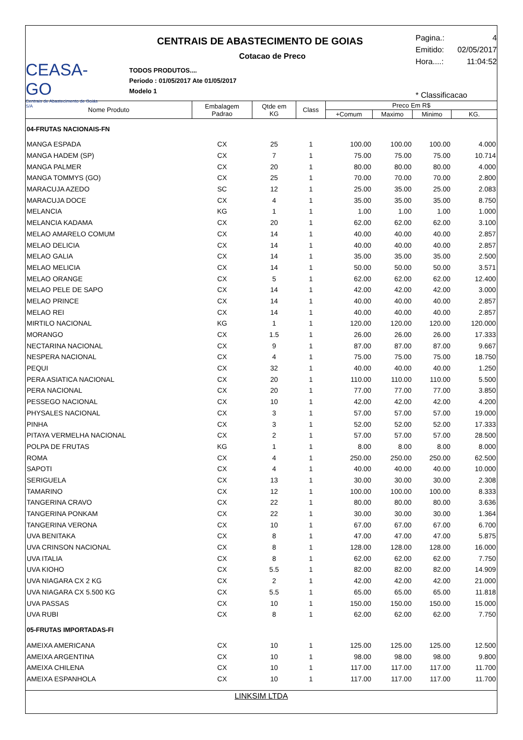CEASA-GO
Centrais de Abastecimento de Goiás S/A
CENTRAIS DE ABASTECIMENTO DE GOIAS
Cotacao de Preco
TODOS PRODUTOS....
Periodo : 01/05/2017 Ate 01/05/2017
Modelo 1
Pagina.: 4
Emitido: 02/05/2017
Hora....: 11:04:52
* Classificacao
| Nome Produto | Embalagem Padrao | Qtde em KG | Class | Preco Em R$ | | | |
| --- | --- | --- | --- | --- | --- | --- | --- |
| | | | | +Comum | Maximo | Minimo | KG. |
| 04-FRUTAS NACIONAIS-FN | | | | | | | |
| MANGA ESPADA | CX | 25 | 1 | 100.00 | 100.00 | 100.00 | 4.000 |
| MANGA HADEM (SP) | CX | 7 | 1 | 75.00 | 75.00 | 75.00 | 10.714 |
| MANGA PALMER | CX | 20 | 1 | 80.00 | 80.00 | 80.00 | 4.000 |
| MANGA TOMMYS (GO) | CX | 25 | 1 | 70.00 | 70.00 | 70.00 | 2.800 |
| MARACUJA AZEDO | SC | 12 | 1 | 25.00 | 35.00 | 25.00 | 2.083 |
| MARACUJA DOCE | CX | 4 | 1 | 35.00 | 35.00 | 35.00 | 8.750 |
| MELANCIA | KG | 1 | 1 | 1.00 | 1.00 | 1.00 | 1.000 |
| MELANCIA KADAMA | CX | 20 | 1 | 62.00 | 62.00 | 62.00 | 3.100 |
| MELAO AMARELO COMUM | CX | 14 | 1 | 40.00 | 40.00 | 40.00 | 2.857 |
| MELAO DELICIA | CX | 14 | 1 | 40.00 | 40.00 | 40.00 | 2.857 |
| MELAO GALIA | CX | 14 | 1 | 35.00 | 35.00 | 35.00 | 2.500 |
| MELAO MELICIA | CX | 14 | 1 | 50.00 | 50.00 | 50.00 | 3.571 |
| MELAO ORANGE | CX | 5 | 1 | 62.00 | 62.00 | 62.00 | 12.400 |
| MELAO PELE DE SAPO | CX | 14 | 1 | 42.00 | 42.00 | 42.00 | 3.000 |
| MELAO PRINCE | CX | 14 | 1 | 40.00 | 40.00 | 40.00 | 2.857 |
| MELAO REI | CX | 14 | 1 | 40.00 | 40.00 | 40.00 | 2.857 |
| MIRTILO NACIONAL | KG | 1 | 1 | 120.00 | 120.00 | 120.00 | 120.000 |
| MORANGO | CX | 1.5 | 1 | 26.00 | 26.00 | 26.00 | 17.333 |
| NECTARINA NACIONAL | CX | 9 | 1 | 87.00 | 87.00 | 87.00 | 9.667 |
| NESPERA NACIONAL | CX | 4 | 1 | 75.00 | 75.00 | 75.00 | 18.750 |
| PEQUI | CX | 32 | 1 | 40.00 | 40.00 | 40.00 | 1.250 |
| PERA ASIATICA NACIONAL | CX | 20 | 1 | 110.00 | 110.00 | 110.00 | 5.500 |
| PERA NACIONAL | CX | 20 | 1 | 77.00 | 77.00 | 77.00 | 3.850 |
| PESSEGO NACIONAL | CX | 10 | 1 | 42.00 | 42.00 | 42.00 | 4.200 |
| PHYSALES NACIONAL | CX | 3 | 1 | 57.00 | 57.00 | 57.00 | 19.000 |
| PINHA | CX | 3 | 1 | 52.00 | 52.00 | 52.00 | 17.333 |
| PITAYA VERMELHA NACIONAL | CX | 2 | 1 | 57.00 | 57.00 | 57.00 | 28.500 |
| POLPA DE FRUTAS | KG | 1 | 1 | 8.00 | 8.00 | 8.00 | 8.000 |
| ROMA | CX | 4 | 1 | 250.00 | 250.00 | 250.00 | 62.500 |
| SAPOTI | CX | 4 | 1 | 40.00 | 40.00 | 40.00 | 10.000 |
| SERIGUELA | CX | 13 | 1 | 30.00 | 30.00 | 30.00 | 2.308 |
| TAMARINO | CX | 12 | 1 | 100.00 | 100.00 | 100.00 | 8.333 |
| TANGERINA CRAVO | CX | 22 | 1 | 80.00 | 80.00 | 80.00 | 3.636 |
| TANGERINA PONKAM | CX | 22 | 1 | 30.00 | 30.00 | 30.00 | 1.364 |
| TANGERINA VERONA | CX | 10 | 1 | 67.00 | 67.00 | 67.00 | 6.700 |
| UVA BENITAKA | CX | 8 | 1 | 47.00 | 47.00 | 47.00 | 5.875 |
| UVA CRINSON NACIONAL | CX | 8 | 1 | 128.00 | 128.00 | 128.00 | 16.000 |
| UVA ITALIA | CX | 8 | 1 | 62.00 | 62.00 | 62.00 | 7.750 |
| UVA KIOHO | CX | 5.5 | 1 | 82.00 | 82.00 | 82.00 | 14.909 |
| UVA NIAGARA CX 2 KG | CX | 2 | 1 | 42.00 | 42.00 | 42.00 | 21.000 |
| UVA NIAGARA CX 5.500 KG | CX | 5.5 | 1 | 65.00 | 65.00 | 65.00 | 11.818 |
| UVA PASSAS | CX | 10 | 1 | 150.00 | 150.00 | 150.00 | 15.000 |
| UVA RUBI | CX | 8 | 1 | 62.00 | 62.00 | 62.00 | 7.750 |
| 05-FRUTAS IMPORTADAS-FI | | | | | | | |
| AMEIXA AMERICANA | CX | 10 | 1 | 125.00 | 125.00 | 125.00 | 12.500 |
| AMEIXA ARGENTINA | CX | 10 | 1 | 98.00 | 98.00 | 98.00 | 9.800 |
| AMEIXA CHILENA | CX | 10 | 1 | 117.00 | 117.00 | 117.00 | 11.700 |
| AMEIXA ESPANHOLA | CX | 10 | 1 | 117.00 | 117.00 | 117.00 | 11.700 |
LINKSIM LTDA